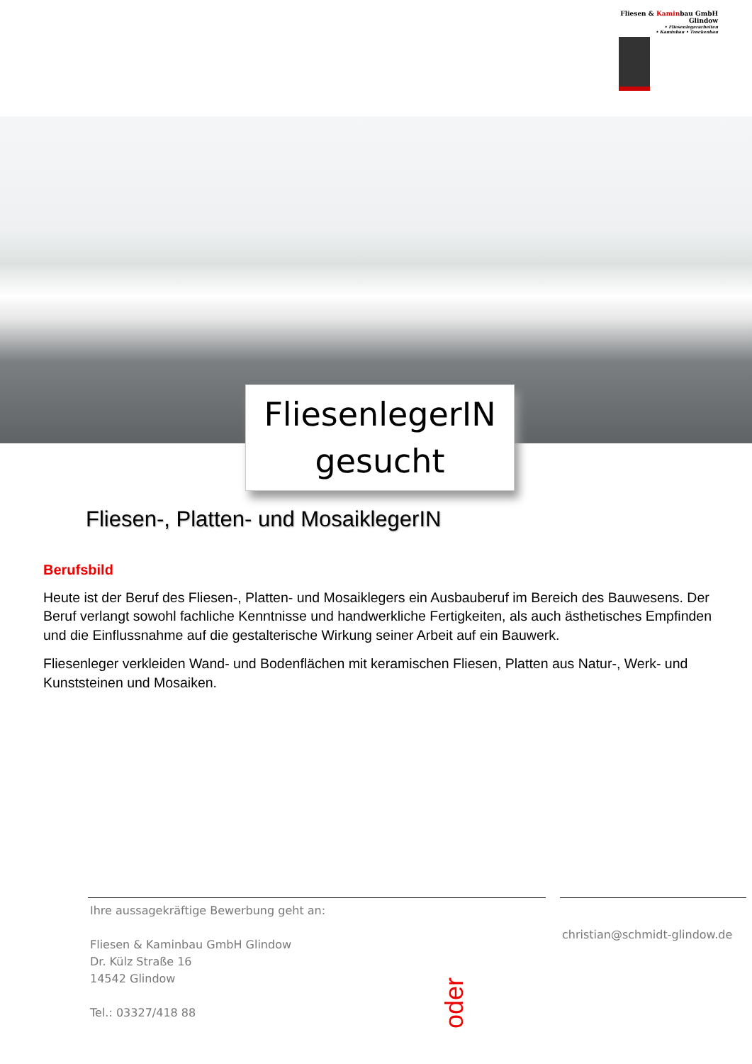Fliesen & Kaminbau GmbH
Glindow
• Fliesenlegerarbeiten
• Kaminbau • Trockenbau
FliesenlegerIN
gesucht
Fliesen-, Platten- und MosaiklegerIN
Berufsbild
Heute ist der Beruf des Fliesen-, Platten- und Mosaiklegers ein Ausbauberuf im Bereich des Bauwesens. Der Beruf verlangt sowohl fachliche Kenntnisse und handwerkliche Fertigkeiten, als auch ästhetisches Empfinden und die Einflussnahme auf die gestalterische Wirkung seiner Arbeit auf ein Bauwerk.
Fliesenleger verkleiden Wand- und Bodenflächen mit keramischen Fliesen, Platten aus Natur-, Werk- und Kunststeinen und Mosaiken.
Ihre aussagekräftige Bewerbung geht an:
Fliesen & Kaminbau GmbH Glindow
Dr. Külz Straße 16
14542 Glindow
Tel.: 03327/418 88
oder
christian@schmidt-glindow.de